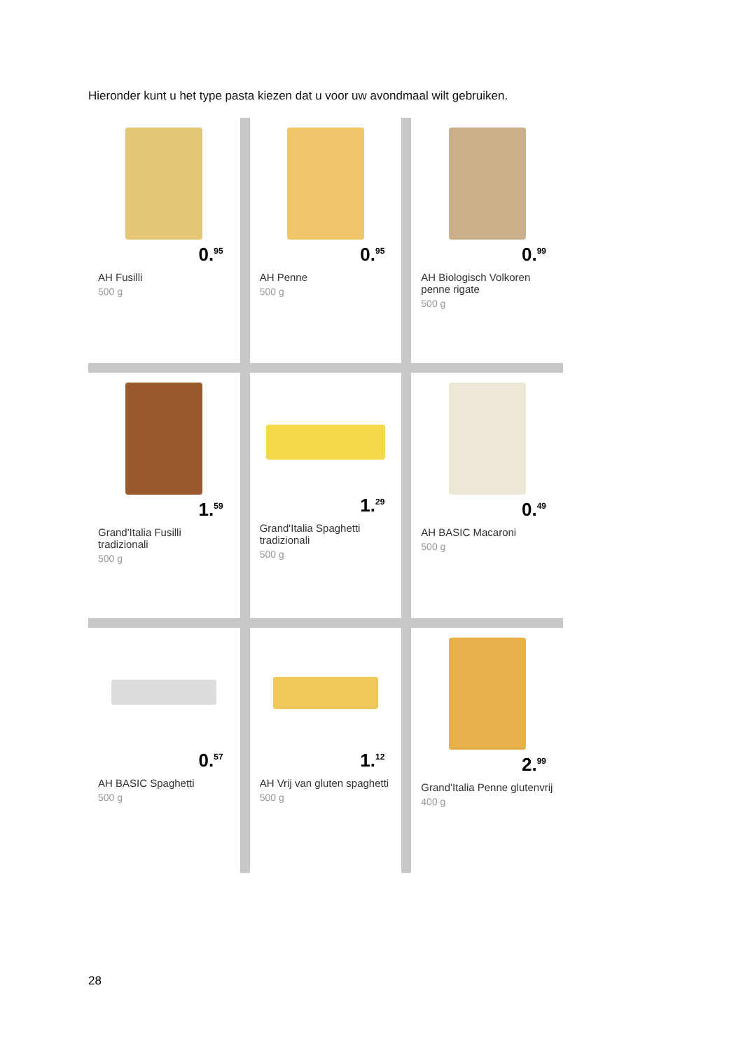Hieronder kunt u het type pasta kiezen dat u voor uw avondmaal wilt gebruiken.
0.<sup>95</sup>
AH Fusilli
500 g
0.<sup>95</sup>
AH Penne
500 g
0.<sup>99</sup>
AH Biologisch Volkoren penne rigate
500 g
1.<sup>59</sup>
Grand'Italia Fusilli tradizionali
500 g
1.<sup>29</sup>
Grand'Italia Spaghetti tradizionali
500 g
0.<sup>49</sup>
AH BASIC Macaroni
500 g
0.<sup>57</sup>
AH BASIC Spaghetti
500 g
1.<sup>12</sup>
AH Vrij van gluten spaghetti
500 g
2.<sup>99</sup>
Grand'Italia Penne glutenvrij
400 g
28